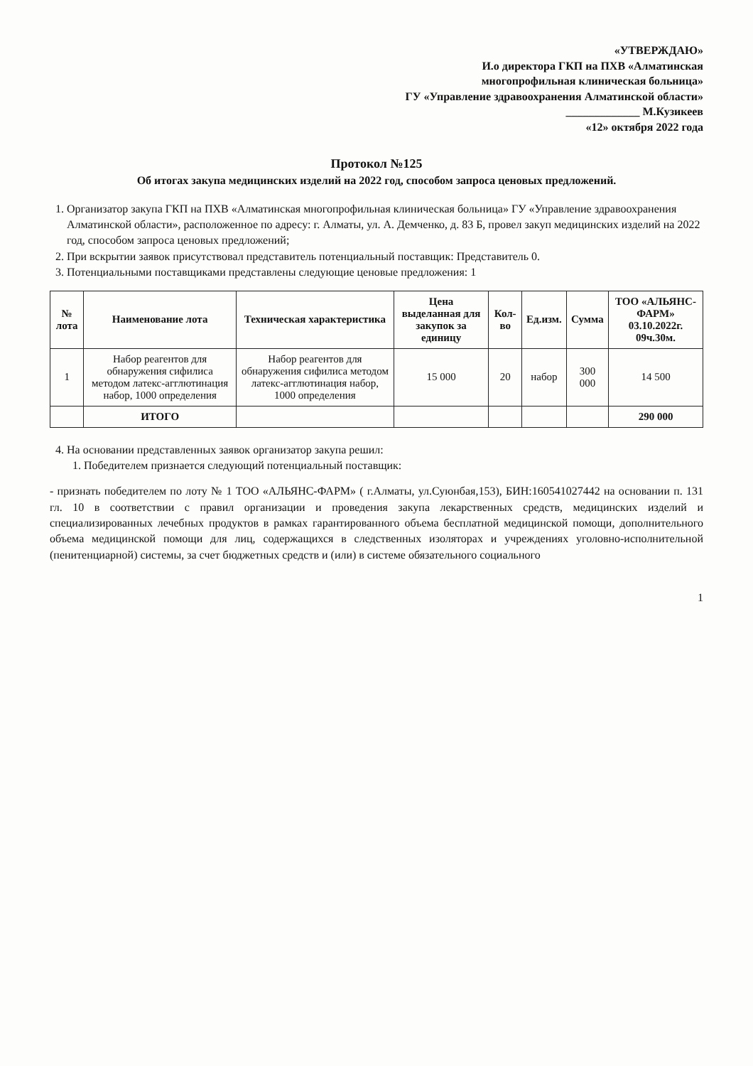«УТВЕРЖДАЮ»
И.о директора ГКП на ПХВ «Алматинская
многопрофильная клиническая больница»
ГУ «Управление здравоохранения Алматинской области»
_____________ М.Кузикеев
«12» октября 2022 года
Протокол №125
Об итогах закупа медицинских изделий на 2022 год, способом запроса ценовых предложений.
1. Организатор закупа ГКП на ПХВ «Алматинская многопрофильная клиническая больница» ГУ «Управление здравоохранения Алматинской области», расположенное по адресу: г. Алматы, ул. А. Демченко, д. 83 Б, провел закуп медицинских изделий на 2022 год, способом запроса ценовых предложений;
2. При вскрытии заявок присутствовал представитель потенциальный поставщик: Представитель 0.
3. Потенциальными поставщиками представлены следующие ценовые предложения: 1
| № лота | Наименование лота | Техническая характеристика | Цена выделанная для закупок за единицу | Кол-во | Ед.изм. | Сумма | ТОО «АЛЬЯНС-ФАРМ» 03.10.2022г. 09ч.30м. |
| --- | --- | --- | --- | --- | --- | --- | --- |
| 1 | Набор реагентов для обнаружения сифилиса методом латекс-агглютинация набор, 1000 определения | Набор реагентов для обнаружения сифилиса методом латекс-агглютинация набор, 1000 определения | 15 000 | 20 | набор | 300 000 | 14 500 |
| | ИТОГО | | | | | | 290 000 |
4. На основании представленных заявок организатор закупа решил:
1. Победителем признается следующий потенциальный поставщик:
- признать победителем по лоту № 1 ТОО «АЛЬЯНС-ФАРМ» ( г.Алматы, ул.Суюнбая,153), БИН:160541027442 на основании п. 131 гл. 10 в соответствии с правил организации и проведения закупа лекарственных средств, медицинских изделий и специализированных лечебных продуктов в рамках гарантированного объема бесплатной медицинской помощи, дополнительного объема медицинской помощи для лиц, содержащихся в следственных изоляторах и учреждениях уголовно-исполнительной (пенитенциарной) системы, за счет бюджетных средств и (или) в системе обязательного социального
1